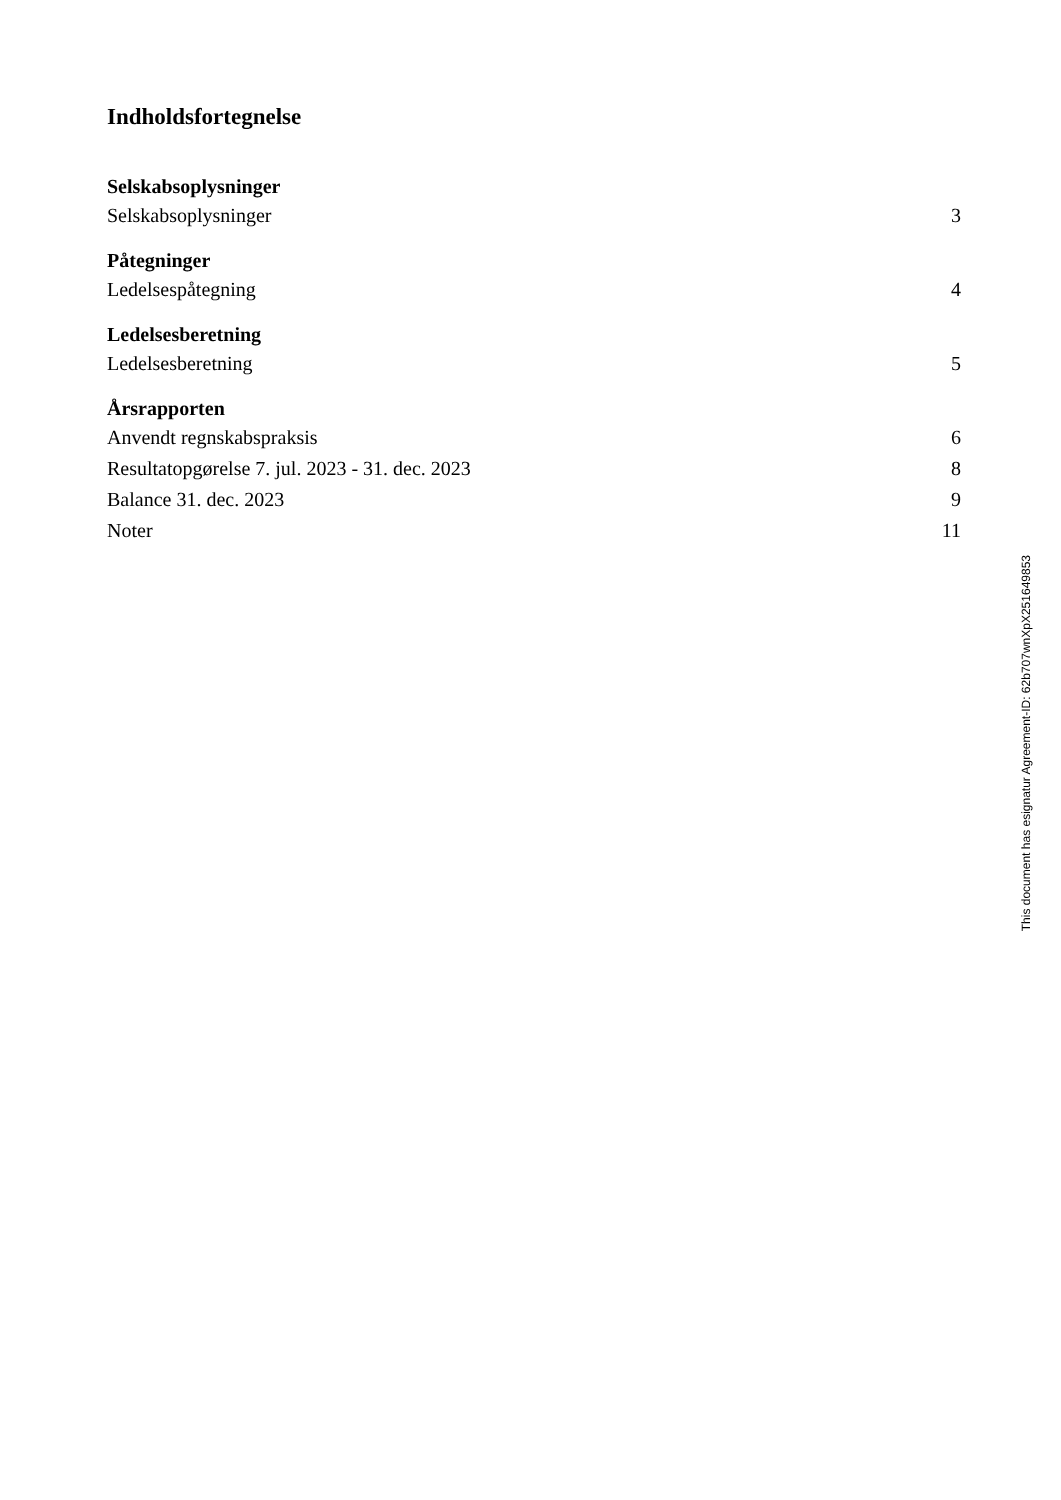Indholdsfortegnelse
Selskabsoplysninger
Selskabsoplysninger 3
Påtegninger
Ledelsespåtegning 4
Ledelsesberetning
Ledelsesberetning 5
Årsrapporten
Anvendt regnskabspraksis 6
Resultatopgørelse 7. jul. 2023 - 31. dec. 2023 8
Balance 31. dec. 2023 9
Noter 11
This document has esignatur Agreement-ID: 62b707wnXpX251649853